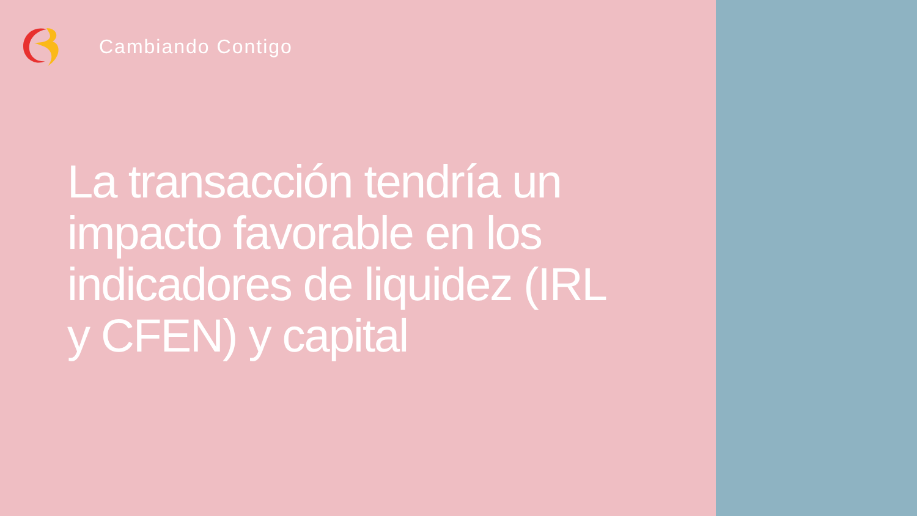Cambiando Contigo
La transacción tendría un impacto favorable en los indicadores de liquidez (IRL y CFEN) y capital